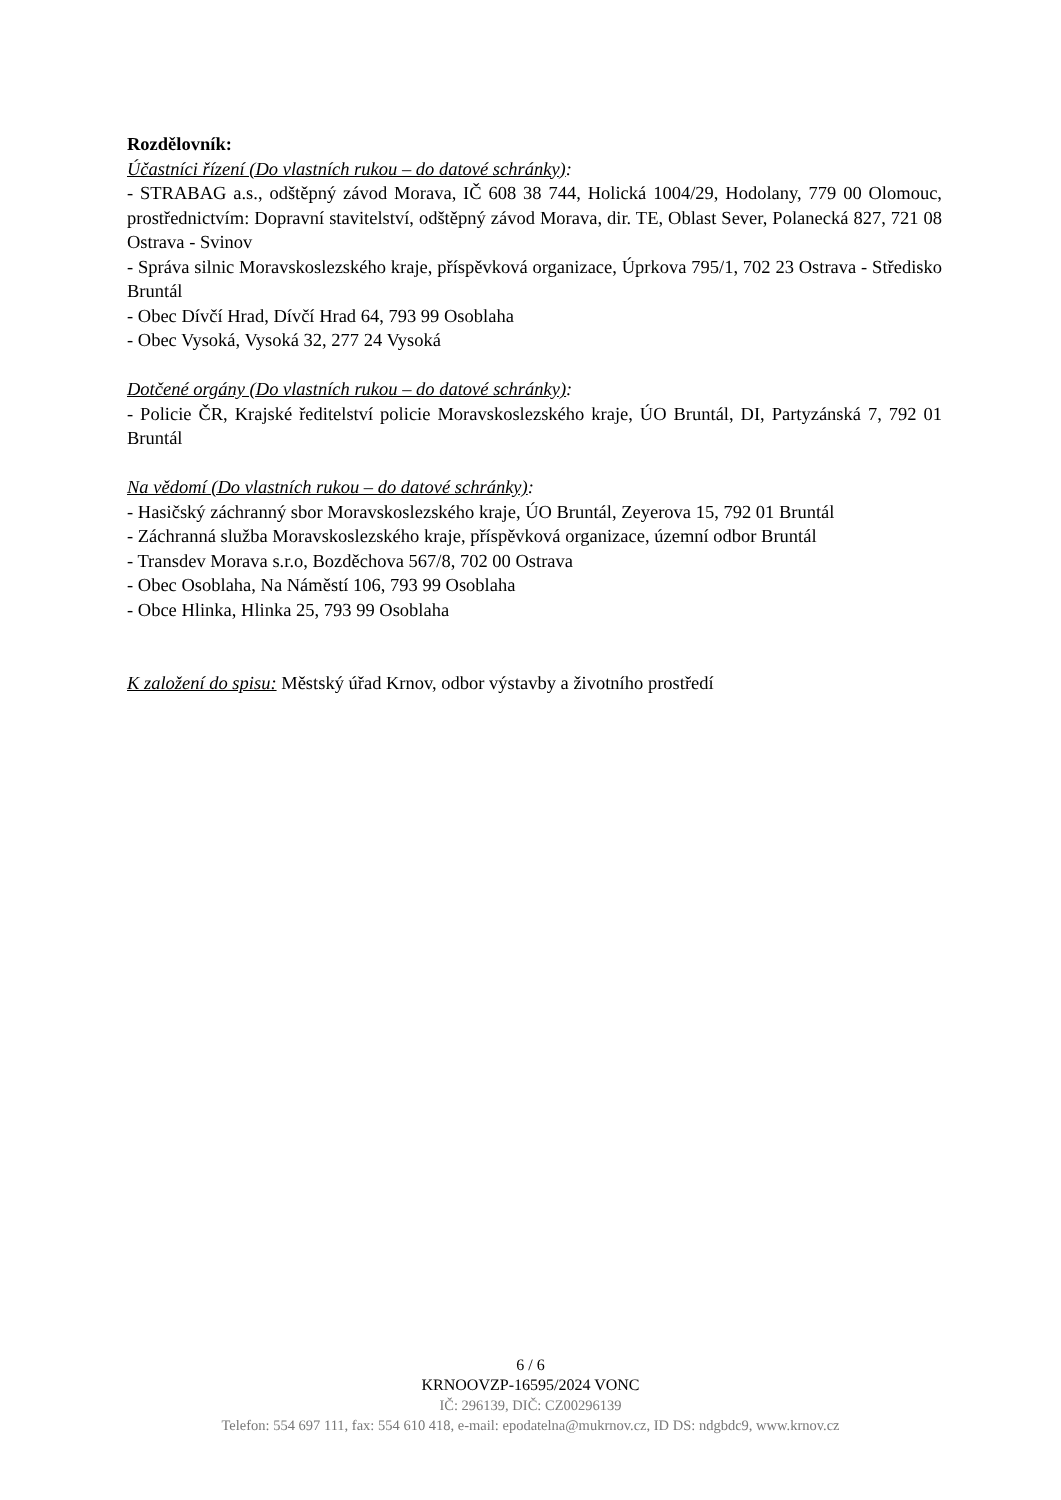Rozdělovník:
Účastníci řízení (Do vlastních rukou – do datové schránky):
- STRABAG a.s., odštěpný závod Morava, IČ 608 38 744, Holická 1004/29, Hodolany, 779 00 Olomouc, prostřednictvím: Dopravní stavitelství, odštěpný závod Morava, dir. TE, Oblast Sever, Polanecká 827, 721 08 Ostrava - Svinov
- Správa silnic Moravskoslezského kraje, příspěvková organizace, Úprkova 795/1, 702 23 Ostrava - Středisko Bruntál
- Obec Dívčí Hrad, Dívčí Hrad 64, 793 99 Osoblaha
- Obec Vysoká, Vysoká 32, 277 24 Vysoká
Dotčené orgány (Do vlastních rukou – do datové schránky):
- Policie ČR, Krajské ředitelství policie Moravskoslezského kraje, ÚO Bruntál, DI, Partyzánská 7, 792 01 Bruntál
Na vědomí (Do vlastních rukou – do datové schránky):
- Hasičský záchranný sbor Moravskoslezského kraje, ÚO Bruntál, Zeyerova 15, 792 01 Bruntál
- Záchranná služba Moravskoslezského kraje, příspěvková organizace, územní odbor Bruntál
- Transdev Morava s.r.o, Bozděchova 567/8, 702 00 Ostrava
- Obec Osoblaha, Na Náměstí 106, 793 99 Osoblaha
- Obce Hlinka, Hlinka 25, 793 99 Osoblaha
K založení do spisu: Městský úřad Krnov, odbor výstavby a životního prostředí
6 / 6
KRNOOVZP-16595/2024 VONC
IČ: 296139, DIČ: CZ00296139
Telefon: 554 697 111, fax: 554 610 418, e-mail: epodatelna@mukrnov.cz, ID DS: ndgbdc9, www.krnov.cz